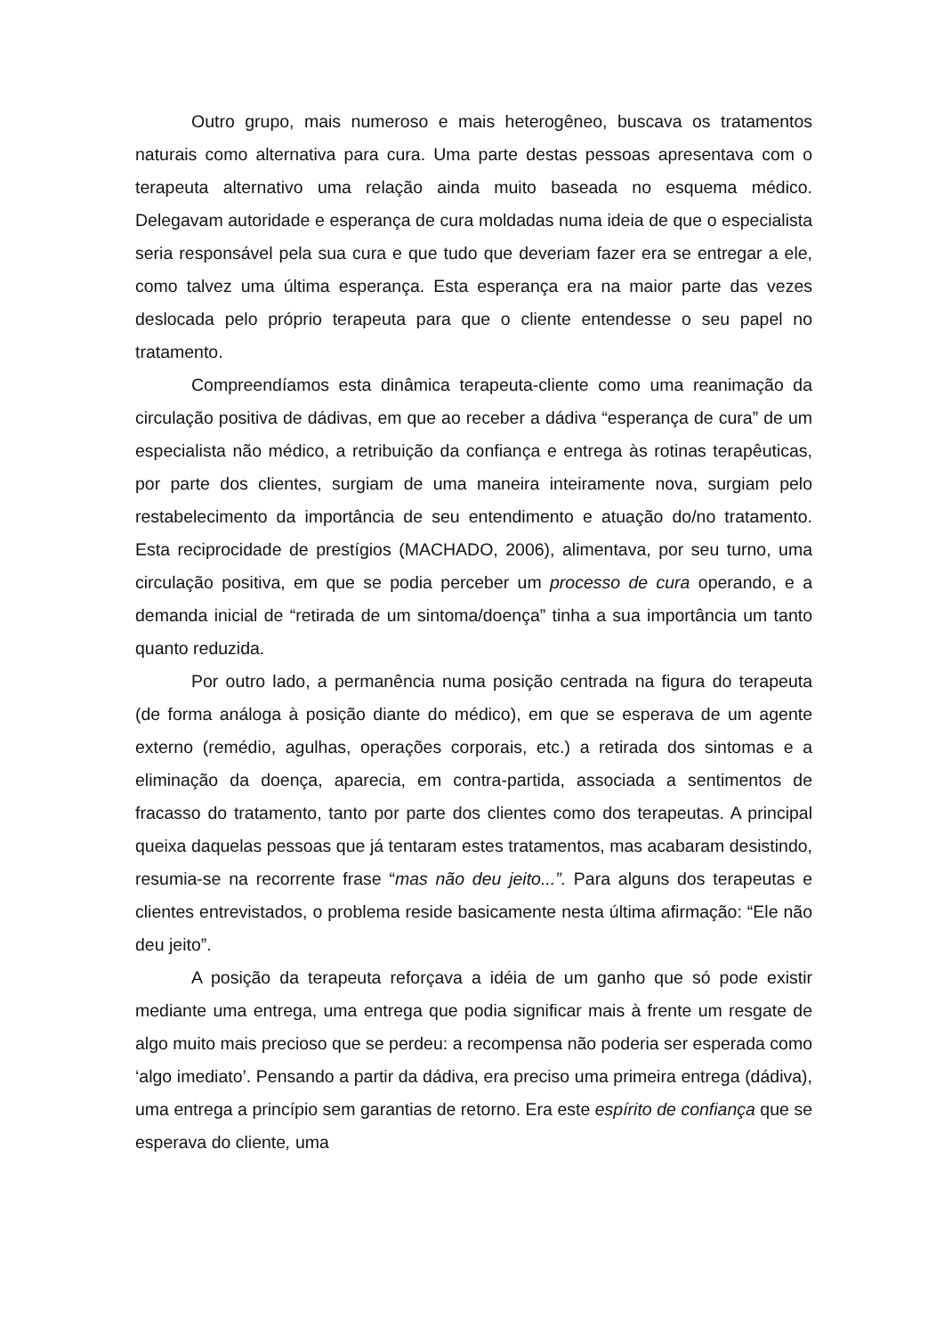Outro grupo, mais numeroso e mais heterogêneo, buscava os tratamentos naturais como alternativa para cura. Uma parte destas pessoas apresentava com o terapeuta alternativo uma relação ainda muito baseada no esquema médico. Delegavam autoridade e esperança de cura moldadas numa ideia de que o especialista seria responsável pela sua cura e que tudo que deveriam fazer era se entregar a ele, como talvez uma última esperança. Esta esperança era na maior parte das vezes deslocada pelo próprio terapeuta para que o cliente entendesse o seu papel no tratamento.
Compreendíamos esta dinâmica terapeuta-cliente como uma reanimação da circulação positiva de dádivas, em que ao receber a dádiva “esperança de cura” de um especialista não médico, a retribuição da confiança e entrega às rotinas terapêuticas, por parte dos clientes, surgiam de uma maneira inteiramente nova, surgiam pelo restabelecimento da importância de seu entendimento e atuação do/no tratamento. Esta reciprocidade de prestígios (MACHADO, 2006), alimentava, por seu turno, uma circulação positiva, em que se podia perceber um processo de cura operando, e a demanda inicial de “retirada de um sintoma/doença” tinha a sua importância um tanto quanto reduzida.
Por outro lado, a permanência numa posição centrada na figura do terapeuta (de forma análoga à posição diante do médico), em que se esperava de um agente externo (remédio, agulhas, operações corporais, etc.) a retirada dos sintomas e a eliminação da doença, aparecia, em contra-partida, associada a sentimentos de fracasso do tratamento, tanto por parte dos clientes como dos terapeutas. A principal queixa daquelas pessoas que já tentaram estes tratamentos, mas acabaram desistindo, resumia-se na recorrente frase “mas não deu jeito...”. Para alguns dos terapeutas e clientes entrevistados, o problema reside basicamente nesta última afirmação: “Ele não deu jeito”.
A posição da terapeuta reforçava a idéia de um ganho que só pode existir mediante uma entrega, uma entrega que podia significar mais à frente um resgate de algo muito mais precioso que se perdeu: a recompensa não poderia ser esperada como ‘algo imediato’. Pensando a partir da dádiva, era preciso uma primeira entrega (dádiva), uma entrega a princípio sem garantias de retorno. Era este espírito de confiança que se esperava do cliente, uma